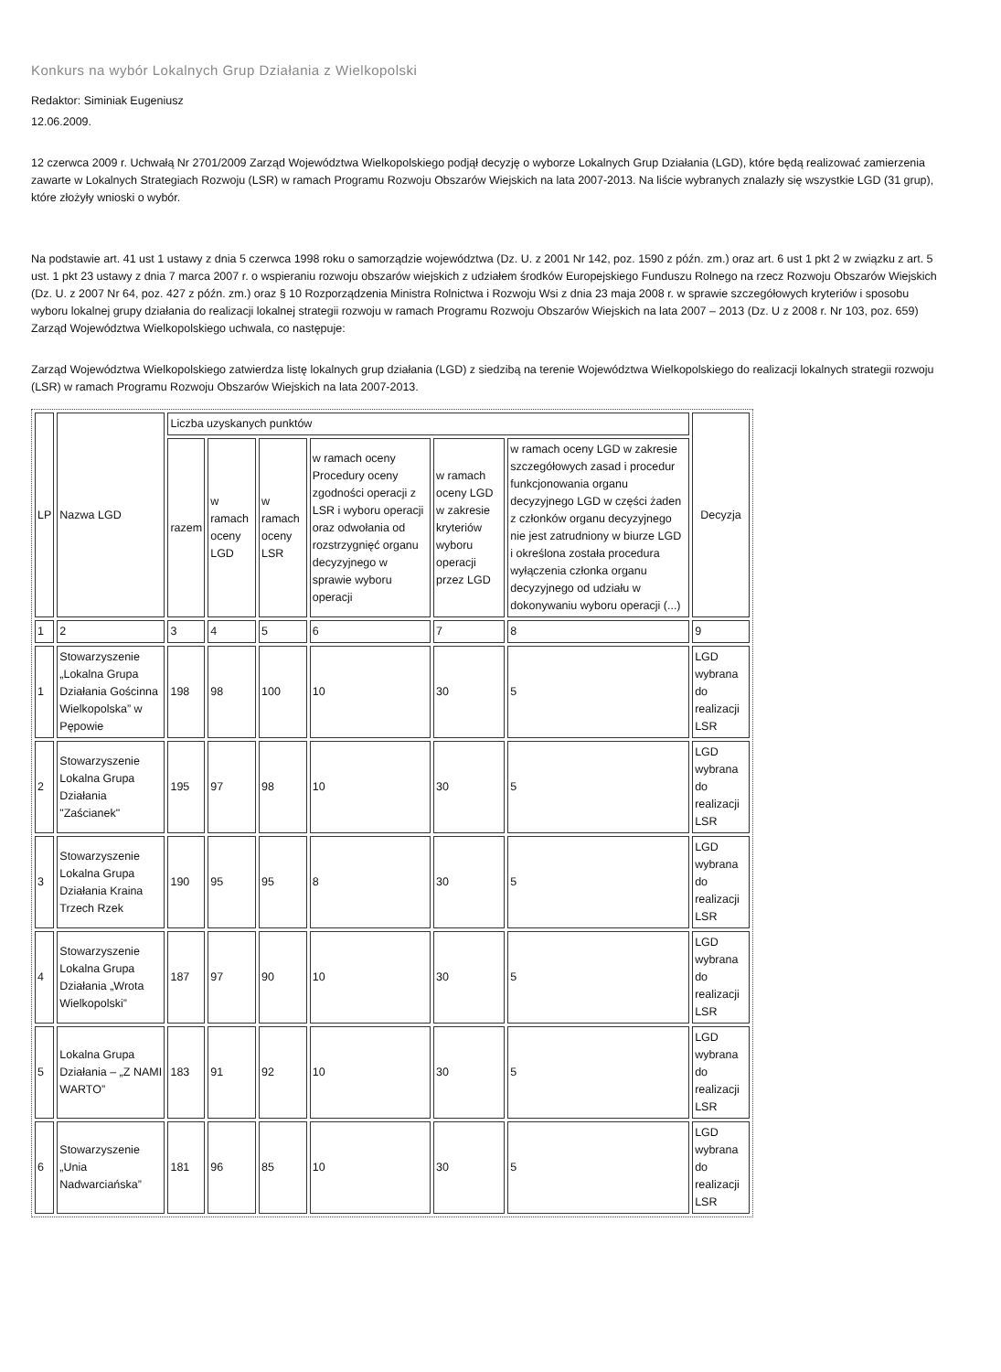Konkurs na wybór Lokalnych Grup Działania z Wielkopolski
Redaktor: Siminiak Eugeniusz
12.06.2009.
12 czerwca 2009 r. Uchwałą Nr 2701/2009 Zarząd Województwa Wielkopolskiego podjął decyzję o wyborze Lokalnych Grup Działania (LGD), które będą realizować zamierzenia zawarte w Lokalnych Strategiach Rozwoju (LSR) w ramach Programu Rozwoju Obszarów Wiejskich na lata 2007-2013. Na liście wybranych znalazły się wszystkie LGD (31 grup), które złożyły wnioski o wybór.
Na podstawie art. 41 ust 1 ustawy z dnia 5 czerwca 1998 roku o samorządzie województwa (Dz. U. z 2001 Nr 142, poz. 1590 z późn. zm.) oraz art. 6 ust 1 pkt 2 w związku z art. 5 ust. 1 pkt 23 ustawy z dnia 7 marca 2007 r. o wspieraniu rozwoju obszarów wiejskich z udziałem środków Europejskiego Funduszu Rolnego na rzecz Rozwoju Obszarów Wiejskich (Dz. U. z 2007 Nr 64, poz. 427 z późn. zm.) oraz § 10 Rozporządzenia Ministra Rolnictwa i Rozwoju Wsi z dnia 23 maja 2008 r. w sprawie szczegółowych kryteriów i sposobu wyboru lokalnej grupy działania do realizacji lokalnej strategii rozwoju w ramach Programu Rozwoju Obszarów Wiejskich na lata 2007 – 2013 (Dz. U z 2008 r. Nr 103, poz. 659) Zarząd Województwa Wielkopolskiego uchwala, co następuje:
Zarząd Województwa Wielkopolskiego zatwierdza listę lokalnych grup działania (LGD) z siedzibą na terenie Województwa Wielkopolskiego do realizacji lokalnych strategii rozwoju (LSR) w ramach Programu Rozwoju Obszarów Wiejskich na lata 2007-2013.
| LP | Nazwa LGD | Liczba uzyskanych punktów | | | | | | Decyzja |
| --- | --- | --- | --- | --- | --- | --- | --- | --- |
| | | razem | w ramach oceny LGD | w ramach oceny LSR | w ramach oceny Procedury oceny zgodności operacji z LSR i wyboru operacji oraz odwołania od rozstrzygnięć organu decyzyjnego w sprawie wyboru operacji | w ramach oceny LGD w zakresie kryteriów wyboru operacji przez LGD | w ramach oceny LGD w zakresie szczegółowych zasad i procedur funkcjonowania organu decyzyjnego LGD w części żaden z członków organu decyzyjnego nie jest zatrudniony w biurze LGD i określona została procedura wyłączenia członka organu decyzyjnego od udziału w dokonywaniu wyboru operacji (...) | |
| 1 | 2 | 3 | 4 | 5 | 6 | 7 | 8 | 9 |
| 1 | Stowarzyszenie „Lokalna Grupa Działania Gościnna Wielkopolska” w Pępowie | 198 | 98 | 100 | 10 | 30 | 5 | LGD wybrana do realizacji LSR |
| 2 | Stowarzyszenie Lokalna Grupa Działania "Zaścianek" | 195 | 97 | 98 | 10 | 30 | 5 | LGD wybrana do realizacji LSR |
| 3 | Stowarzyszenie Lokalna Grupa Działania Kraina Trzech Rzek | 190 | 95 | 95 | 8 | 30 | 5 | LGD wybrana do realizacji LSR |
| 4 | Stowarzyszenie Lokalna Grupa Działania „Wrota Wielkopolski” | 187 | 97 | 90 | 10 | 30 | 5 | LGD wybrana do realizacji LSR |
| 5 | Lokalna Grupa Działania – „Z NAMI WARTO” | 183 | 91 | 92 | 10 | 30 | 5 | LGD wybrana do realizacji LSR |
| 6 | Stowarzyszenie „Unia Nadwarciańska” | 181 | 96 | 85 | 10 | 30 | 5 | LGD wybrana do realizacji LSR |